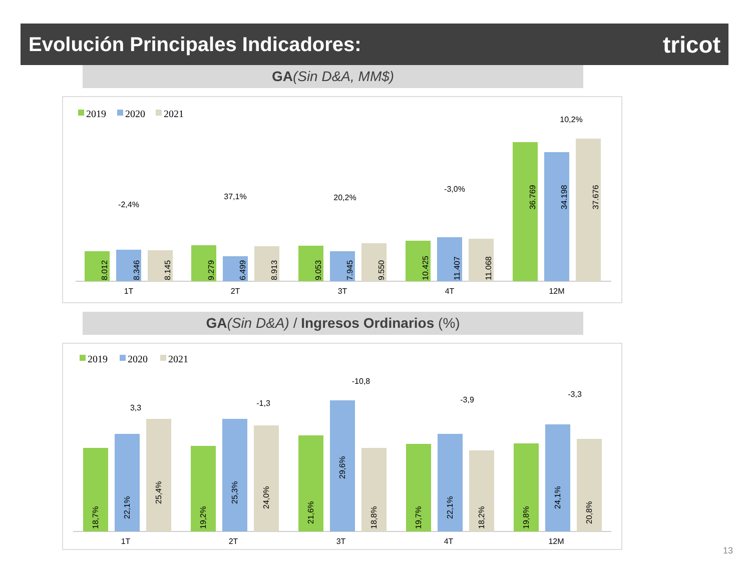Evolución Principales Indicadores:
tricot
GA(Sin D&A, MM$)
2019
2020
2021
-2,4%
1T
8.012
8.346
8.145
37,1%
2T
9.279
6.499
8.913
20,2%
3T
9.053
7.945
9.550
-3,0%
4T
10.425
11.407
11.068
10,2%
12M
36.769
34.198
37.676
GA(Sin D&A) / Ingresos Ordinarios (%)
2019
2020
2021
3,3
-1,3
-10,8
-3,9
-3,3
1T
2T
3T
4T
12M
18,7%
22,1%
25,4%
19,2%
25,3%
24,0%
21,6%
29,6%
18,8%
19,7%
22,1%
18,2%
19,8%
24,1%
20,8%
13